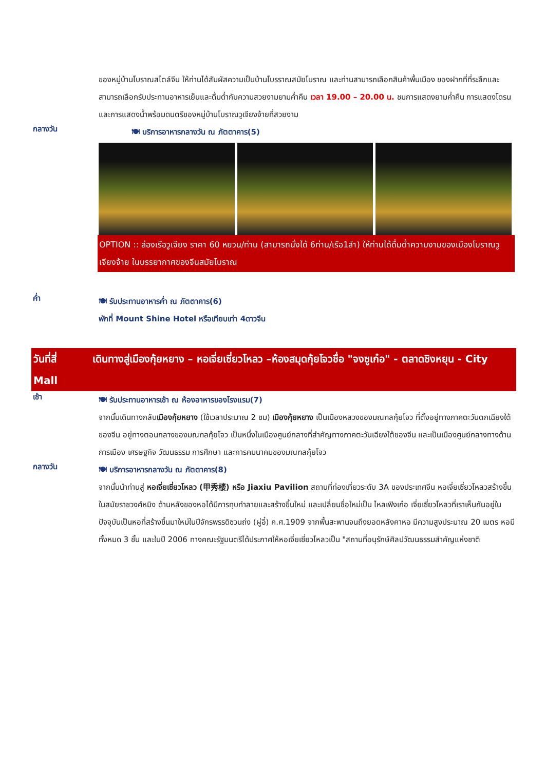ของหมู่บ้านโบราณสไตล์จีน ให้ท่านได้สัมผัสความเป็นบ้านโบรราณสมัยโบราณ และท่านสามารถเลือกสินค้าพื้นเมือง ของฝากที่ที่ระลึกและสามารถเลือกรับประทานอาหารเย็นและดื่มด่ำกับความสวยงามยามค่ำคืน เวลา 19.00 – 20.00 น. ชมการแสดงยามค่ำคืน การแสดงโดรนและการแสดงน้ำพร้อมดนตรีของหมู่บ้านโบราณวูเจียงจ้ายที่สวยงาม
กลางวัน
🍽 บริการอาหารกลางวัน ณ ภัตตาคาร(5)
OPTION :: ล่องเรือวูเจียง ราคา 60 หยวน/ท่าน (สามารถนั่งได้ 6ท่าน/เรือ1ลำ) ให้ท่านได้ดื่มด่ำความงามของเมืองโบราณวูเจียงจ้าย ในบรรยากาศของจีนสมัยโบราณ
ค่ำ
🍽 รับประทานอาหารค่ำ ณ ภัตตาคาร(6)
พักที่ Mount Shine Hotel หรือเทียบเท่า 4ดาวจีน
วันที่สี่ เดินทางสู่เมืองกุ้ยหยาง – หอเจี่ยเซี่ยวโหลว –ห้องสมุดกุ้ยโจวชื่อ "จงซูเก๋อ" - ตลาดชิงหยุน - City Mall
เช้า
🍽 รับประทานอาหารเช้า ณ ห้องอาหารของโรงแรม(7)
จากนั้นเดินทางกลับเมืองกุ้ยหยาง (ใช้เวลาประมาณ 2 ชม) เมืองกุ้ยหยาง เป็นเมืองหลวงของมณฑลกุ้ยโจว ที่ตั้งอยู่ทางภาคตะวันตกเฉียงใต้ของจีน อยู่ทางตอนกลางของมณฑลกุ้ยโจว เป็นหนึ่งในเมืองศูนย์กลางที่สำคัญทางภาคตะวันเฉียงใต้ของจีน และเป็นเมืองศูนย์กลางทางด้านการเมือง เศรษฐกิจ วัฒนธรรม การศึกษา และการคมนาคมของมณฑลกุ้ยโจว
กลางวัน
🍽 บริการอาหารกลางวัน ณ ภัตตาคาร(8)
จากนั้นนำท่านสู่ หอเจี่ยเซี่ยวโหลว (甲秀楼) หรือ Jiaxiu Pavilion สถานที่ท่องเที่ยวระดับ 3A ของประเทศจีน หอเจี่ยเซี่ยวโหลวสร้างขึ้นในสมัยราชวงศ์หมิง ด้านหลังของหอได้มีการทุบทำลายและสร้างขึ้นใหม่ และเปลี่ยนชื่อใหม่เป็น ไหลเฟิงเก๋อ เจี่ยเซี่ยวโหลวที่เราเห็นกันอยู่ในปัจจุบันเป็นหอที่สร้างขึ้นมาใหม่ในปีจักรพรรดิซวนถ่ง (ผู่อี๋) ค.ศ.1909 จากพื้นสะพานจนถึงยอดหลังคาหอ มีความสูงประมาณ 20 เมตร หอมีทั้งหมด 3 ชั้น และในปี 2006 ทางคณะรัฐมนตรีได้ประกาศให้หอเจี่ยเซี่ยวโหลวเป็น "สถานที่อนุรักษ์ศิลปวัฒนธรรมสำคัญแห่งชาติ